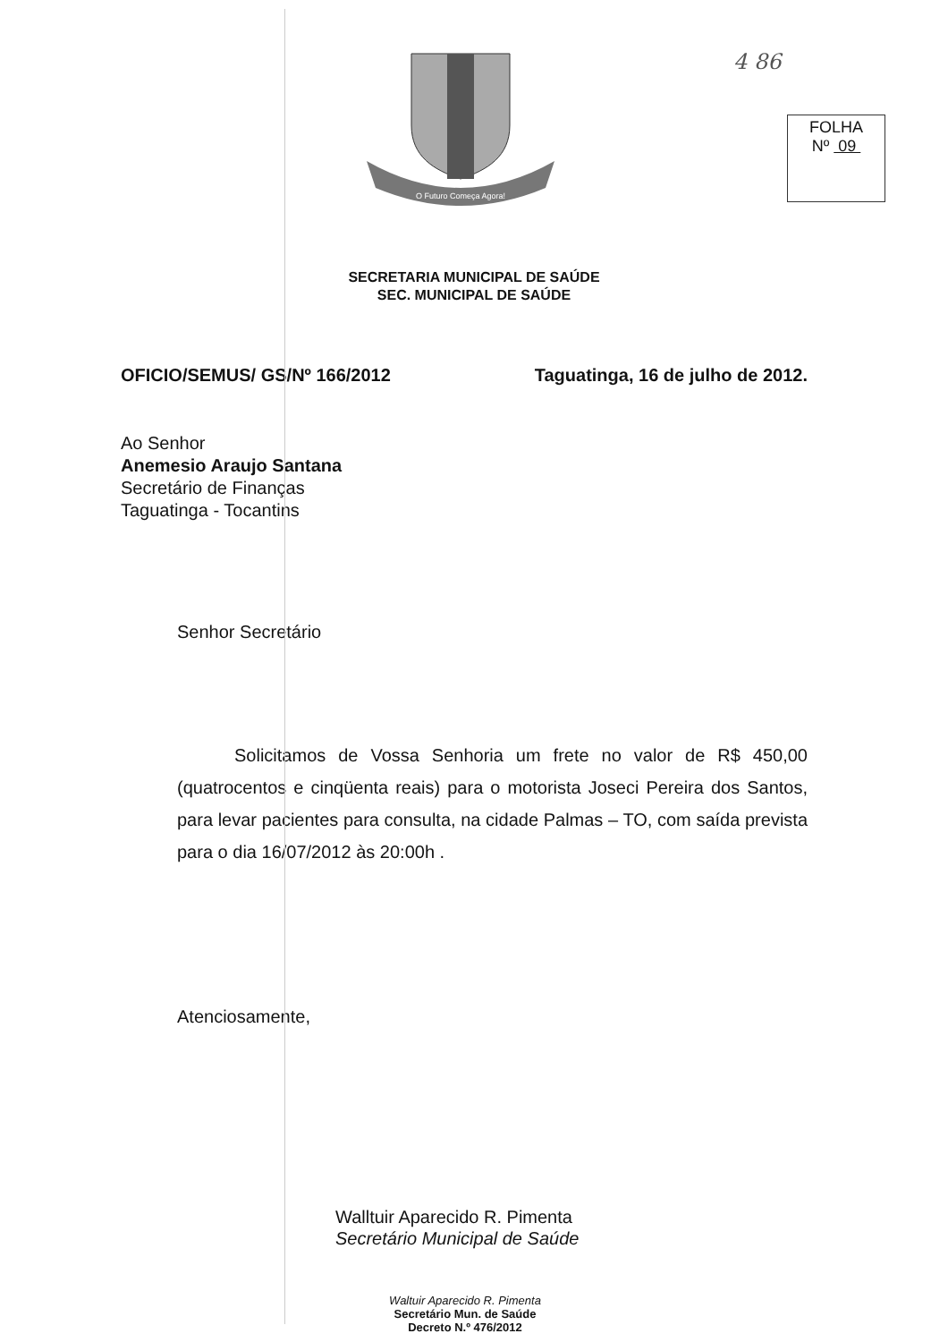4 86
O Futuro Começa Agora!
FOLHA
Nº 09
SECRETARIA MUNICIPAL DE SAÚDE
SEC. MUNICIPAL DE SAÚDE
OFICIO/SEMUS/ GS/Nº 166/2012 Taguatinga, 16 de julho de 2012.
Ao Senhor
Anemesio Araujo Santana
Secretário de Finanças
Taguatinga - Tocantins
Senhor Secretário
Solicitamos de Vossa Senhoria um frete no valor de R$ 450,00 (quatrocentos e cinqüenta reais) para o motorista Joseci Pereira dos Santos, para levar pacientes para consulta, na cidade Palmas – TO, com saída prevista para o dia 16/07/2012 às 20:00h .
Atenciosamente,
Walltuir Aparecido R. Pimenta
Secretário Municipal de Saúde
Waltuir Aparecido R. Pimenta
Secretário Mun. de Saúde
Decreto N.º 476/2012